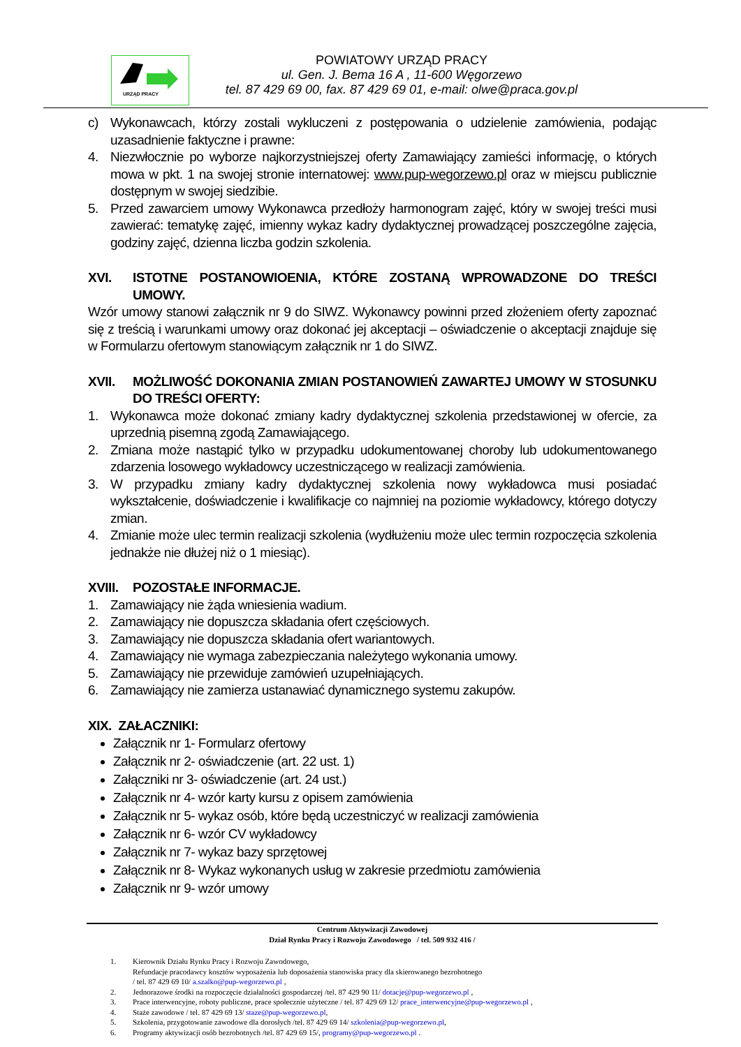URZĄD PRACY
POWIATOWY URZĄD PRACY
ul. Gen. J. Bema 16 A , 11-600 Węgorzewo
tel. 87 429 69 00, fax. 87 429 69 01, e-mail: olwe@praca.gov.pl
c) Wykonawcach, którzy zostali wykluczeni z postępowania o udzielenie zamówienia, podając uzasadnienie faktyczne i prawne:
4. Niezwłocznie po wyborze najkorzystniejszej oferty Zamawiający zamieści informację, o których mowa w pkt. 1 na swojej stronie internatowej: www.pup-wegorzewo.pl oraz w miejscu publicznie dostępnym w swojej siedzibie.
5. Przed zawarciem umowy Wykonawca przedłoży harmonogram zajęć, który w swojej treści musi zawierać: tematykę zajęć, imienny wykaz kadry dydaktycznej prowadzącej poszczególne zajęcia, godziny zajęć, dzienna liczba godzin szkolenia.
XVI. ISTOTNE POSTANOWIOENIA, KTÓRE ZOSTANĄ WPROWADZONE DO TREŚCI UMOWY.
Wzór umowy stanowi załącznik nr 9 do SIWZ. Wykonawcy powinni przed złożeniem oferty zapoznać się z treścią i warunkami umowy oraz dokonać jej akceptacji – oświadczenie o akceptacji znajduje się w Formularzu ofertowym stanowiącym załącznik nr 1 do SIWZ.
XVII. MOŻLIWOŚĆ DOKONANIA ZMIAN POSTANOWIEŃ ZAWARTEJ UMOWY W STOSUNKU DO TREŚCI OFERTY:
1. Wykonawca może dokonać zmiany kadry dydaktycznej szkolenia przedstawionej w ofercie, za uprzednią pisemną zgodą Zamawiającego.
2. Zmiana może nastąpić tylko w przypadku udokumentowanej choroby lub udokumentowanego zdarzenia losowego wykładowcy uczestniczącego w realizacji zamówienia.
3. W przypadku zmiany kadry dydaktycznej szkolenia nowy wykładowca musi posiadać wykształcenie, doświadczenie i kwalifikacje co najmniej na poziomie wykładowcy, którego dotyczy zmian.
4. Zmianie może ulec termin realizacji szkolenia (wydłużeniu może ulec termin rozpoczęcia szkolenia jednakże nie dłużej niż o 1 miesiąc).
XVIII. POZOSTAŁE INFORMACJE.
1. Zamawiający nie żąda wniesienia wadium.
2. Zamawiający nie dopuszcza składania ofert częściowych.
3. Zamawiający nie dopuszcza składania ofert wariantowych.
4. Zamawiający nie wymaga zabezpieczania należytego wykonania umowy.
5. Zamawiający nie przewiduje zamówień uzupełniających.
6. Zamawiający nie zamierza ustanawiać dynamicznego systemu zakupów.
XIX. ZAŁACZNIKI:
Załącznik nr 1- Formularz ofertowy
Załącznik nr 2- oświadczenie (art. 22 ust. 1)
Załączniki nr 3- oświadczenie (art. 24 ust.)
Załącznik nr 4- wzór karty kursu z opisem zamówienia
Załącznik nr 5- wykaz osób, które będą uczestniczyć w realizacji zamówienia
Załącznik nr 6- wzór CV wykładowcy
Załącznik nr 7- wykaz bazy sprzętowej
Załącznik nr 8- Wykaz wykonanych usług w zakresie przedmiotu zamówienia
Załącznik nr 9- wzór umowy
Centrum Aktywizacji Zawodowej
Dział Rynku Pracy i Rozwoju Zawodowego / tel. 509 932 416 /
1. Kierownik Działu Rynku Pracy i Rozwoju Zawodowego,
Refundacje pracodawcy kosztów wyposażenia lub doposażenia stanowiska pracy dla skierowanego bezrobotnego
/ tel. 87 429 69 10/ a.szalko@pup-wegorzewo.pl ,
2. Jednorazowe środki na rozpoczęcie działalności gospodarczej /tel. 87 429 90 11/ dotacje@pup-wegorzewo.pl ,
3. Prace interwencyjne, roboty publiczne, prace społecznie użyteczne / tel. 87 429 69 12/ prace_interwencyjne@pup-wegorzewo.pl ,
4. Staże zawodowe / tel. 87 429 69 13/ staze@pup-wegorzewo.pl,
5. Szkolenia, przygotowanie zawodowe dla dorosłych /tel. 87 429 69 14/ szkolenia@pup-wegorzewo.pl,
6. Programy aktywizacji osób bezrobotnych /tel. 87 429 69 15/, programy@pup-wegorzewo.pl .